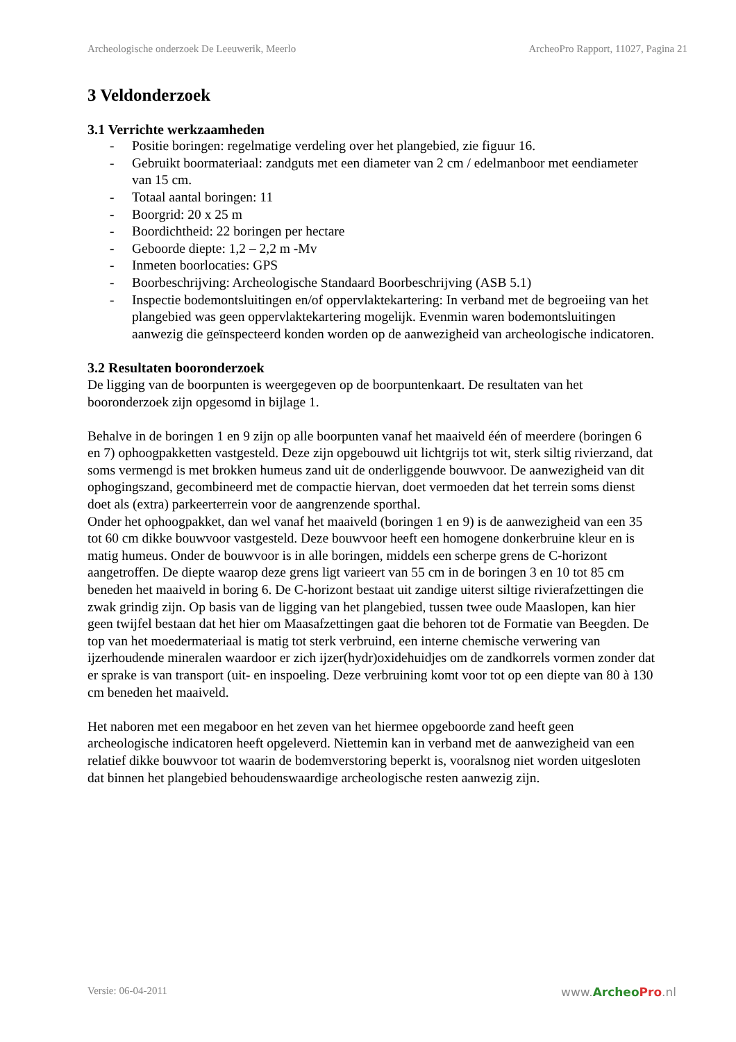Archeologische onderzoek De Leeuwerik, Meerlo ArcheoPro Rapport, 11027, Pagina 21
3 Veldonderzoek
3.1 Verrichte werkzaamheden
- Positie boringen: regelmatige verdeling over het plangebied, zie figuur 16.
- Gebruikt boormateriaal: zandguts met een diameter van 2 cm / edelmanboor met eendiameter van 15 cm.
- Totaal aantal boringen: 11
- Boorgrid: 20 x 25 m
- Boordichtheid: 22 boringen per hectare
- Geboorde diepte: 1,2 – 2,2 m -Mv
- Inmeten boorlocaties: GPS
- Boorbeschrijving: Archeologische Standaard Boorbeschrijving (ASB 5.1)
- Inspectie bodemontsluitingen en/of oppervlaktekartering: In verband met de begroeiing van het plangebied was geen oppervlaktekartering mogelijk. Evenmin waren bodemontsluitingen aanwezig die geïnspecteerd konden worden op de aanwezigheid van archeologische indicatoren.
3.2 Resultaten booronderzoek
De ligging van de boorpunten is weergegeven op de boorpuntenkaart. De resultaten van het booronderzoek zijn opgesomd in bijlage 1.
Behalve in de boringen 1 en 9 zijn op alle boorpunten vanaf het maaiveld één of meerdere (boringen 6 en 7) ophoogpakketten vastgesteld. Deze zijn opgebouwd uit lichtgrijs tot wit, sterk siltig rivierzand, dat soms vermengd is met brokken humeus zand uit de onderliggende bouwvoor. De aanwezigheid van dit ophogingszand, gecombineerd met de compactie hiervan, doet vermoeden dat het terrein soms dienst doet als (extra) parkeerterrein voor de aangrenzende sporthal.
Onder het ophoogpakket, dan wel vanaf het maaiveld (boringen 1 en 9) is de aanwezigheid van een 35 tot 60 cm dikke bouwvoor vastgesteld. Deze bouwvoor heeft een homogene donkerbruine kleur en is matig humeus. Onder de bouwvoor is in alle boringen, middels een scherpe grens de C-horizont aangetroffen. De diepte waarop deze grens ligt varieert van 55 cm in de boringen 3 en 10 tot 85 cm beneden het maaiveld in boring 6. De C-horizont bestaat uit zandige uiterst siltige rivierafzettingen die zwak grindig zijn. Op basis van de ligging van het plangebied, tussen twee oude Maaslopen, kan hier geen twijfel bestaan dat het hier om Maasafzettingen gaat die behoren tot de Formatie van Beegden. De top van het moedermateriaal is matig tot sterk verbruind, een interne chemische verwering van ijzerhoudende mineralen waardoor er zich ijzer(hydr)oxidehuidjes om de zandkorrels vormen zonder dat er sprake is van transport (uit- en inspoeling. Deze verbruining komt voor tot op een diepte van 80 à 130 cm beneden het maaiveld.
Het naboren met een megaboor en het zeven van het hiermee opgeboorde zand heeft geen archeologische indicatoren heeft opgeleverd. Niettemin kan in verband met de aanwezigheid van een relatief dikke bouwvoor tot waarin de bodemverstoring beperkt is, vooralsnog niet worden uitgesloten dat binnen het plangebied behoudenswaardige archeologische resten aanwezig zijn.
Versie: 06-04-2011 www.ArcheoPro.nl